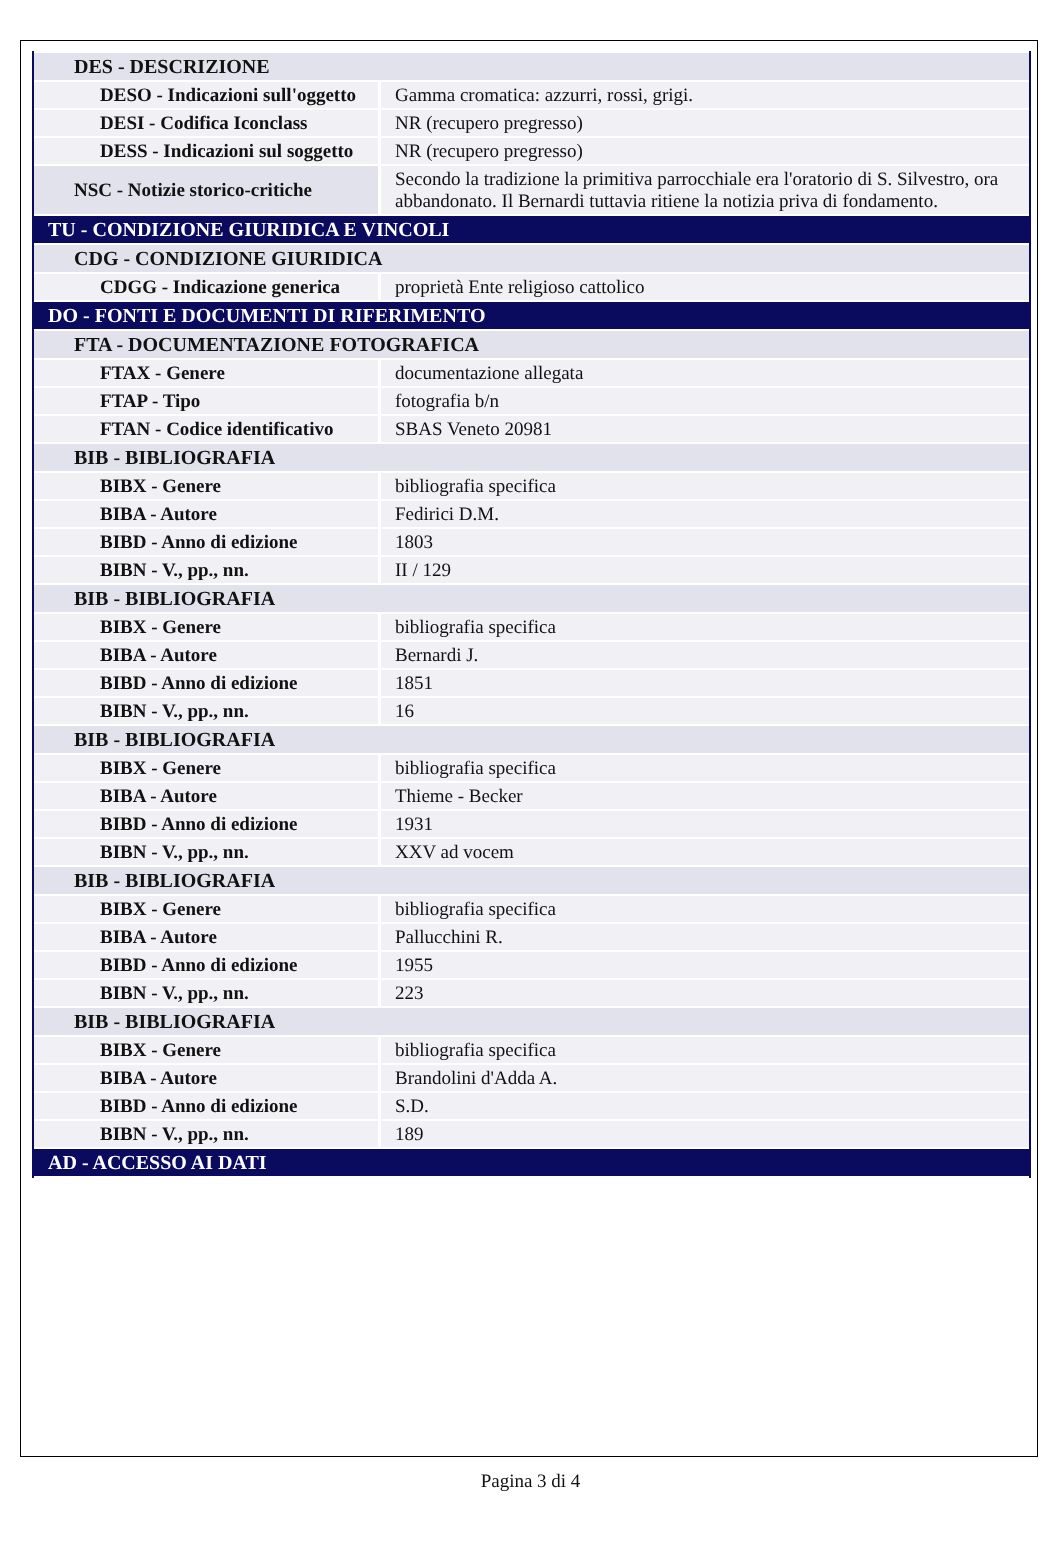| DES - DESCRIZIONE | |
| DESO - Indicazioni sull'oggetto | Gamma cromatica: azzurri, rossi, grigi. |
| DESI - Codifica Iconclass | NR (recupero pregresso) |
| DESS - Indicazioni sul soggetto | NR (recupero pregresso) |
| NSC - Notizie storico-critiche | Secondo la tradizione la primitiva parrocchiale era l'oratorio di S. Silvestro, ora abbandonato. Il Bernardi tuttavia ritiene la notizia priva di fondamento. |
| TU - CONDIZIONE GIURIDICA E VINCOLI | |
| CDG - CONDIZIONE GIURIDICA | |
| CDGG - Indicazione generica | proprietà Ente religioso cattolico |
| DO - FONTI E DOCUMENTI DI RIFERIMENTO | |
| FTA - DOCUMENTAZIONE FOTOGRAFICA | |
| FTAX - Genere | documentazione allegata |
| FTAP - Tipo | fotografia b/n |
| FTAN - Codice identificativo | SBAS Veneto 20981 |
| BIB - BIBLIOGRAFIA | |
| BIBX - Genere | bibliografia specifica |
| BIBA - Autore | Fedirici D.M. |
| BIBD - Anno di edizione | 1803 |
| BIBN - V., pp., nn. | II / 129 |
| BIB - BIBLIOGRAFIA | |
| BIBX - Genere | bibliografia specifica |
| BIBA - Autore | Bernardi J. |
| BIBD - Anno di edizione | 1851 |
| BIBN - V., pp., nn. | 16 |
| BIB - BIBLIOGRAFIA | |
| BIBX - Genere | bibliografia specifica |
| BIBA - Autore | Thieme - Becker |
| BIBD - Anno di edizione | 1931 |
| BIBN - V., pp., nn. | XXV ad vocem |
| BIB - BIBLIOGRAFIA | |
| BIBX - Genere | bibliografia specifica |
| BIBA - Autore | Pallucchini R. |
| BIBD - Anno di edizione | 1955 |
| BIBN - V., pp., nn. | 223 |
| BIB - BIBLIOGRAFIA | |
| BIBX - Genere | bibliografia specifica |
| BIBA - Autore | Brandolini d'Adda A. |
| BIBD - Anno di edizione | S.D. |
| BIBN - V., pp., nn. | 189 |
| AD - ACCESSO AI DATI | |
Pagina 3 di 4